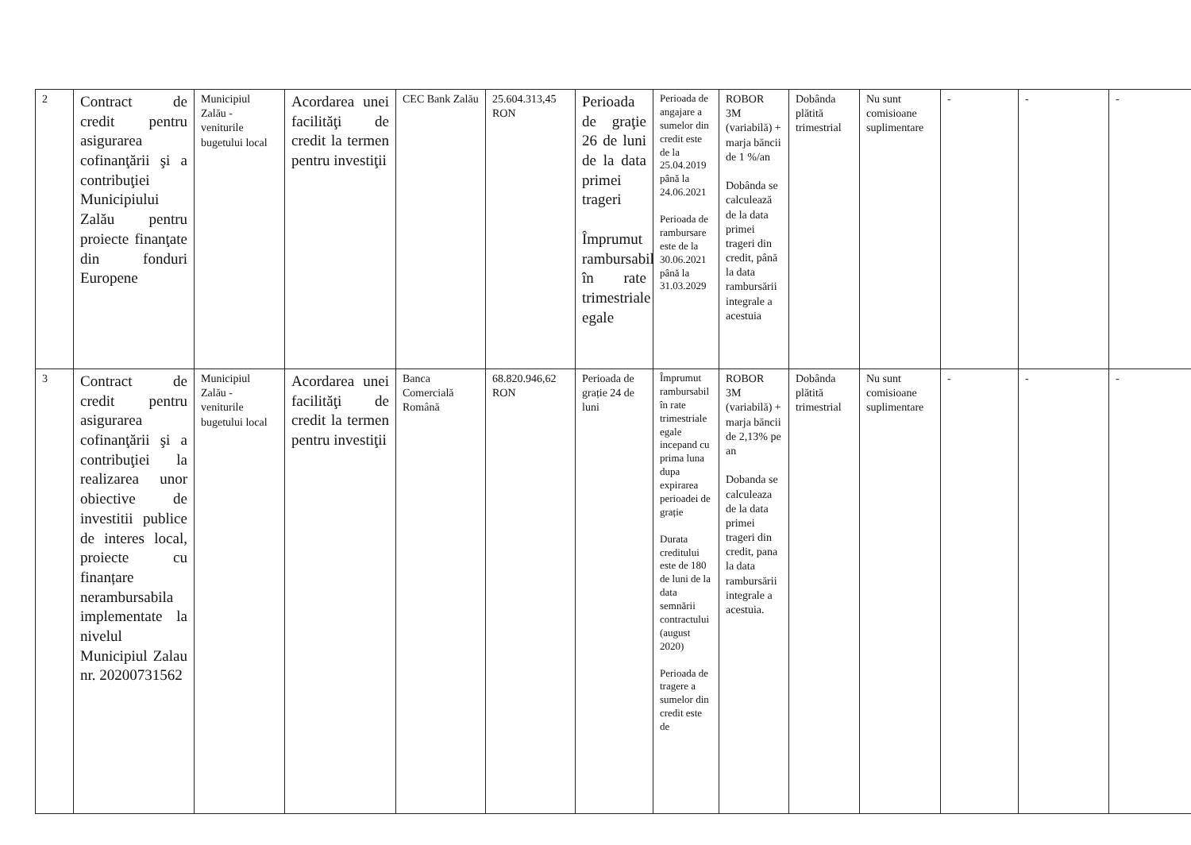| 2 | Contract de credit pentru asigurarea cofinanţării şi a contribuţiei Municipiului Zalău pentru proiecte finanţate din fonduri Europene | Municipiul Zalău - veniturile bugetului local | Acordarea unei facilităţi de credit la termen pentru investiţii | CEC Bank Zalău | 25.604.313,45 RON | Perioada de graţie 26 de luni de la data primei trageri Împrumut rambursabil în rate trimestriale egale | Perioada de angajare a sumelor din credit este de la 25.04.2019 până la 24.06.2021 Perioada de rambursare este de la 30.06.2021 până la 31.03.2029 | ROBOR 3M (variabilă) + marja băncii de 1 %/an Dobânda se calculează de la data primei trageri din credit, până la data rambursării integrale a acestuia | Dobânda plătită trimestrial | Nu sunt comisioane suplimentare | - | - | - |
| 3 | Contract de credit pentru asigurarea cofinanţării şi a contribuţiei la realizarea unor obiective de investitii publice de interes local, proiecte cu finanțare nerambursabila implementate la nivelul Municipiul Zalau nr. 20200731562 | Municipiul Zalău - veniturile bugetului local | Acordarea unei facilităţi de credit la termen pentru investiţii | Banca Comercială Română | 68.820.946,62 RON | Perioada de grație 24 de luni | Împrumut rambursabil în rate trimestriale egale incepand cu prima luna dupa expirarea perioadei de grație Durata creditului este de 180 de luni de la data semnării contractului (august 2020) Perioada de tragere a sumelor din credit este de | ROBOR 3M (variabilă) + marja băncii de 2,13% pe an Dobanda se calculeaza de la data primei trageri din credit, pana la data rambursării integrale a acestuia. | Dobânda plătită trimestrial | Nu sunt comisioane suplimentare | - | - | - |